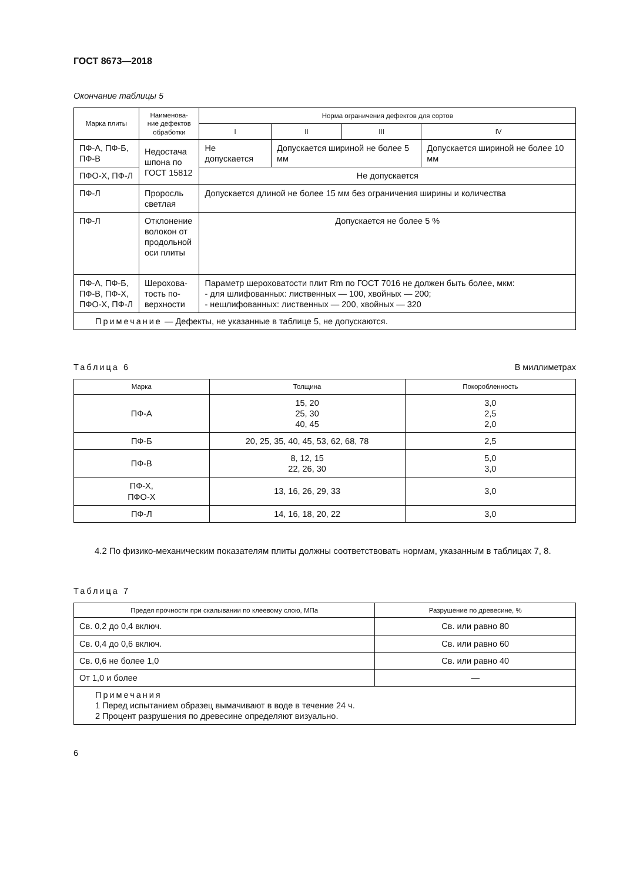ГОСТ 8673—2018
Окончание таблицы 5
| Марка плиты | Наименова-ние дефектов обработки | Норма ограничения дефектов для сортов | | | |
| --- | --- | --- | --- | --- | --- |
| | | I | II | III | IV |
| ПФ-А, ПФ-Б, ПФ-В | Недостача шпона по ГОСТ 15812 | Не допускается | Допускается шириной не более 5 мм | | Допускается шириной не более 10 мм |
| ПФО-Х, ПФ-Л | | Не допускается | | | |
| ПФ-Л | Проросль светлая | Допускается длиной не более 15 мм без ограничения ширины и количества | | | |
| ПФ-Л | Отклонение волокон от продольной оси плиты | Допускается не более 5 % | | | |
| ПФ-А, ПФ-Б, ПФ-В, ПФ-Х, ПФО-Х, ПФ-Л | Шерохова-тость по-верхности | Параметр шероховатости плит Rm по ГОСТ 7016 не должен быть более, мкм: - для шлифованных: лиственных — 100, хвойных — 200; - нешлифованных: лиственных — 200, хвойных — 320 | | | |
| Примечание — Дефекты, не указанные в таблице 5, не допускаются. | | | | | |
Таблица 6 В миллиметрах
| Марка | Толщина | Покоробленность |
| --- | --- | --- |
| ПФ-А | 15, 20 25, 30 40, 45 | 3,0 2,5 2,0 |
| ПФ-Б | 20, 25, 35, 40, 45, 53, 62, 68, 78 | 2,5 |
| ПФ-В | 8, 12, 15 22, 26, 30 | 5,0 3,0 |
| ПФ-Х, ПФО-Х | 13, 16, 26, 29, 33 | 3,0 |
| ПФ-Л | 14, 16, 18, 20, 22 | 3,0 |
4.2 По физико-механическим показателям плиты должны соответствовать нормам, указанным в таблицах 7, 8.
Таблица 7
| Предел прочности при скалывании по клеевому слою, МПа | Разрушение по древесине, % |
| --- | --- |
| Св. 0,2 до 0,4 включ. | Св. или равно 80 |
| Св. 0,4 до 0,6 включ. | Св. или равно 60 |
| Св. 0,6 не более 1,0 | Св. или равно 40 |
| От 1,0 и более | — |
| Примечания 1 Перед испытанием образец вымачивают в воде в течение 24 ч. 2 Процент разрушения по древесине определяют визуально. | |
6